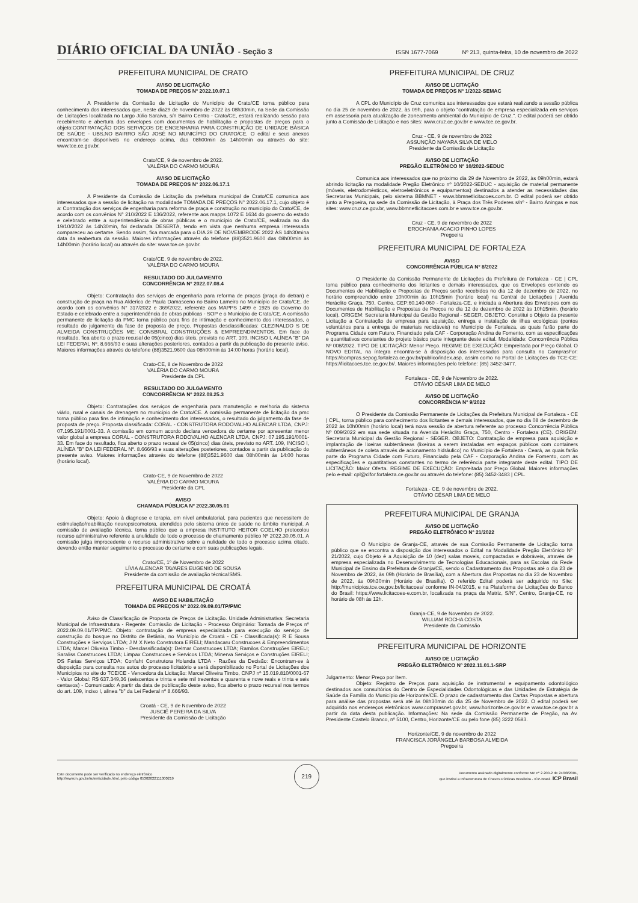DIÁRIO OFICIAL DA UNIÃO - Seção 3
ISSN 1677-7069 Nº 213, quinta-feira, 10 de novembro de 2022
PREFEITURA MUNICIPAL DE CRATO
AVISO DE LICITAÇÃO
TOMADA DE PREÇOS Nº 2022.10.07.1
A Presidente da Comissão de Licitação do Município de Crato/CE torna público para conhecimento dos interessados que, neste dia29 de novembro de 2022 às 08h30min, na Sede da Comissão de Licitações localizada no Largo Júlio Saraiva, s/n Bairro Centro - Crato/CE, estará realizando sessão para recebimento e abertura dos envelopes com documentos de habilitação e propostas de preços para o objeto:CONTRATAÇÃO DOS SERVIÇOS DE ENGENHARIA PARA CONSTRUÇÃO DE UNIDADE BÁSICA DE SAÚDE - UBS,NO BAIRRO SÃO JOSÉ NO MUNICÍPIO DO CRATO/CE. O edital e seus anexos encontram-se disponíveis no endereço acima, das 08h00min às 14h00min ou através do site: www.tce.ce.gov.br.
Crato/CE, 9 de novembro de 2022.
VALÉRIA DO CARMO MOURA
AVISO DE LICITAÇÃO
TOMADA DE PREÇOS N° 2022.06.17.1
A Presidente da Comissão de Licitação da prefeitura municipal de Crato/CE comunica aos interessados que a sessão de licitação na modalidade TOMADA DE PREÇOS N° 2022.06.17.1, cujo objeto é a: Contratação dos serviços de engenharia para reforma de praça e construção no município do Crato/CE, de acordo com os convênios N° 210/2022 E 136/2022, referente aos mapps 1072 E 1634 do governo do estado e celebrado entre a superintendência de obras públicas e o município de Crato/CE, realizada no dia 19/10/2022 às 14h30min, foi declarada DESERTA, tendo em vista que nenhuma empresa interessada compareceu ao certame. Sendo assim, fica marcada para o DIA 29 DE NOVEMBRODE 2022 ÀS 14h30mina data da reabertura da sessão. Maiores informações através do telefone (88)3521.9600 das 08h00min às 14h00min (horário local) ou através do site: www.tce.ce.gov.br.
Crato/CE, 9 de novembro de 2022.
VALÉRIA DO CARMO MOURA
RESULTADO DO JULGAMENTO
CONCORRÊNCIA Nº 2022.07.08.4
Objeto: Contratação dos serviços de engenharia para reforma de praças (praça do detran) e construção de praça na Rua Alderico de Paula Damasceno no Bairro Lameiro no Município de Crato/CE, de acordo com os convênios N° 317/2022 e 369/2022, referente aos MAPPS 1499 e 1925 do Governo do Estado e celebrado entre a superintendência de obras públicas - SOP e o Município de Crato/CE. A comissão permanente de licitação da PMC torna público para fins de intimação e conhecimento dos interessados, o resultado do julgamento da fase de proposta de preço. Propostas desclassificadas: CLEZINALDO S DE ALMEIDA CONSTRUÇÕES ME; CONSBRAL CONSTRUÇÕES & EMPREENDIMENTOS. Em face do resultado, fica aberto o prazo recusal de 05(cinco) dias úteis, previsto no ART. 109, INCISO I, ALÍNEA "B" DA LEI FEDERAL Nº. 8.666/93 e suas alterações posteriores, contados a partir da publicação do presente aviso. Maiores informações através do telefone (88)3521.9600 das 08h00min às 14:00 horas (horário local).
Crato-CE, 8 de Novembro de 2022
VALÉRIA DO CARMO MOURA
Presidente da CPL
RESULTADO DO JULGAMENTO
CONCORRÊNCIA Nº 2022.08.25.3
Objeto: Contratações dos serviços de engenharia para manutenção e melhoria do sistema viário, rural e canais de drenagem no município de Crato/CE. A comissão permanente de licitação da pmc torna público para fins de intimação e conhecimento dos interessados, o resultado do julgamento da fase de proposta de preço. Proposta classificada: CORAL - CONSTRUTORA RODOVALHO ALENCAR LTDA, CNPJ: 07.195.191/0001-33. A comissão em comum acordo declara vencedora do certame por apresentar menor valor global a empresa CORAL - CONSTRUTORA RODOVALHO ALENCAR LTDA, CNPJ: 07.195.191/0001-33. Em face do resultado, fica aberto o prazo recusal de 05(cinco) dias úteis, previsto no ART. 109, INCISO I, ALÍNEA "B" DA LEI FEDERAL Nº. 8.666/93 e suas alterações posteriores, contados a partir da publicação do presente aviso. Maiores informações através do telefone (88)3521.9600 das 08h00min às 14:00 horas (horário local).
Crato-CE, 9 de Novembro de 2022
VALÉRIA DO CARMO MOURA
Presidente da CPL
AVISO
CHAMADA PÚBLICA Nº 2022.30.05.01
Objeto: Apoio à diagnose e terapia, em nível ambulatorial, para pacientes que necessitem de estimulação/reabilitação neuropsicomotora, atendidos pelo sistema único de saúde no âmbito municipal. A comissão de avaliação técnica, torna público que a empresa INSTITUTO HEITOR COELHO protocolou recurso administrativo referente a anulidade de todo o processo de chamamento público Nº 2022.30.05.01. A comissão julga improcedente o recurso administrativo sobre a nulidade de todo o processo acima citado, devendo então manter seguimento o processo do certame e com suas publicações legais.
Crato/CE, 1º de Novembro de 2022
LÍVIA ALENCAR TAVARES EUGENIO DE SOUSA
Presidente da comissão de avaliação técnica/SMS.
PREFEITURA MUNICIPAL DE CROATÁ
AVISO DE HABILITAÇÃO
TOMADA DE PREÇOS Nº 2022.09.09.01/TP/PMC
Aviso de Classificação de Proposta de Preços de Licitação. Unidade Administrativa: Secretaria Municipal de Infraestrutura - Regente: Comissão de Licitação - Processo Originário: Tomada de Preços nº 2022.09.09.01/TP/PMC. Objeto: contratação de empresa especializada para execução do serviço de construção do bosque no Distrito de Betânia, no Município de Croatá - CE - Classificada(s): R E Sousa Construções e Serviços LTDA; J M X Neto Construtora EIRELI; Mandacaru Construcoes & Empreendimentos LTDA; Marcel Oliveira Timbo - Desclassificada(s): Delmar Construcoes LTDA; Ramilos Construções EIRELI; Saraliss Construcoes LTDA; Limpax Construcoes e Servicos LTDA; Minerva Serviços e Construções EIRELI; DS Farias Serviços LTDA; Confaht Construtora Holanda LTDA - Razões da Decisão: Encontram-se à disposição para consulta nos autos do processo licitatório e será disponibilizado no Portal de Licitações dos Municípios no site do TCE/CE - Vencedora da Licitação: Marcel Oliveira Timbo, CNPJ nº 15.019.810/0001-67 - Valor Global: R$ 637.349,36 (seiscentos e trinta e sete mil trezentos e quarenta e nove reais e trinta e seis centavos) - Comunicado: A partir da data de publicação deste aviso, fica aberto o prazo recursal nos termos do art. 109, inciso I, alinea "b" da Lei Federal nº 8.666/93.
Croatá - CE, 9 de Novembro de 2022
JUSCIÊ PEREIRA DA SILVA
Presidente da Comissão de Licitação
PREFEITURA MUNICIPAL DE CRUZ
AVISO DE LICITAÇÃO
TOMADA DE PREÇOS Nº 1/2022-SEMAC
A CPL do Município de Cruz comunica aos interessados que estará realizando a sessão pública no dia 25 de novembro de 2022, às 09h, para o objeto "contratação de empresa especializada em serviços em assessoria para atualização de zoneamento ambiental do Município de Cruz.". O edital poderá ser obtido junto a Comissão de Licitação e nos sites: www.cruz.ce.gov.br e www.tce.ce.gov.br.
Cruz - CE, 9 de novembro de 2022
ASSUNÇÃO NAYARA SILVA DE MELO
Presidente da Comissão de Licitação
AVISO DE LICITAÇÃO
PREGÃO ELETRÔNICO Nº 10/2022-SEDUC
Comunica aos interessados que no próximo dia 29 de Novembro de 2022, às 09h00min, estará abrindo licitação na modalidade Pregão Eletrônico nº 10/2022-SEDUC - aquisição de material permanente (móveis, eletrodomésticos, eletroeletrônicos e equipamentos) destinados a atender as necessidades das Secretarias Municipais, pelo sistema BBMNET - www.bbmnetlicitacoes.com.br. O edital poderá ser obtido junto a Pregoeira, na sede da Comissão de Licitação, à Praça dos Três Poderes s/nº - Bairro Aningas e nos sites: www.cruz.ce.gov.br, www.bbmnetlicitacoes.com.br e www.tce.ce.gov.br.
Cruz - CE, 9 de novembro de 2022
EROCHANIA ACACIO PINHO LOPES
Pregoeira
PREFEITURA MUNICIPAL DE FORTALEZA
AVISO
CONCORRÊNCIA PÚBLICA Nº 8/2022
O Presidente da Comissão Permanente de Licitações da Prefeitura de Fortaleza - CE | CPL torna público para conhecimento dos licitantes e demais interessados, que os Envelopes contendo os Documentos de Habilitação e Propostas de Preços serão recebidos no dia 12 de dezembro de 2022, no horário compreendido entre 10h00min às 10h15min (horário local) na Central de Licitações | Avenida Heráclito Graça, 750, Centro, CEP:60.140-060 - Fortaleza-CE, e iniciada a Abertura dos Envelopes com os Documentos de Habilitação e Propostas de Preços no dia 12 de dezembro de 2022 às 10h15min. (horário local). ORIGEM: Secretaria Municipal da Gestão Regional - SEGER. OBJETO: Constitui o Objeto da presente Licitação a Contratação de empresa para aquisição, entrega e instalação de ilhas ecológicas (pontos voluntários para a entrega de materiais recicláveis) no Município de Fortaleza, as quais farão parte do Programa Cidade com Futuro, Financiado pela CAF - Corporação Andina de Fomento, com as especificações e quantitativos constantes do projeto básico parte integrante deste edital. Modalidade: Concorrência Pública Nº 008/2022. TIPO DE LICITAÇÃO: Menor Preço. REGIME DE EXECUÇÃO: Empreitada por Preço Global. O NOVO EDITAL na íntegra encontra-se à disposição dos interessados para consulta no ComprasFor: https://compras.sepog.fortaleza.ce.gov.br/publico/index.asp, assim como no Portal de Licitações do TCE-CE: https://licitacoes.tce.ce.gov.br/. Maiores informações pelo telefone: (85) 3452-3477.
Fortaleza - CE, 9 de Novembro de 2022.
OTÁVIO CÉSAR LIMA DE MELO
AVISO DE LICITAÇÃO
CONCORRÊNCIA Nº 9/2022
O Presidente da Comissão Permanente de Licitações da Prefeitura Municipal de Fortaleza - CE | CPL, torna público para conhecimento dos licitantes e demais interessados, que no dia 08 de dezembro de 2022 às 10h00min (horário local) terá nova sessão de abertura referente ao processo Concorrência Pública Nº 009/2022 em sua sede situada na Avenida Heráclito Graça, 750, Centro - Fortaleza (CE). ORIGEM: Secretaria Municipal da Gestão Regional - SEGER. OBJETO: Contratação de empresa para aquisição e implantação de lixeiras subterrâneas (lixeiras a serem instaladas em espaços públicos com containers subterrâneos de coleta através de acionamento hidráulico) no Município de Fortaleza - Ceará, as quais farão parte do Programa Cidade com Futuro, Financiado pela CAF - Corporação Andina de Fomento, com as especificações e quantitativos constantes no termo de referência parte integrante deste edital. TIPO DE LICITAÇÃO: Maior Oferta. REGIME DE EXECUÇÃO: Empreitada por Preço Global. Maiores informações pelo e-mail: cpl@clfor.fortaleza.ce.gov.br ou através do telefone: (85) 3452-3483 | CPL.
Fortaleza - CE, 9 de novembro de 2022.
OTÁVIO CÉSAR LIMA DE MELO
PREFEITURA MUNICIPAL DE GRANJA
AVISO DE LICITAÇÃO
PREGÃO ELETRÔNICO Nº 21/2022
O Município de Granja-CE, através de sua Comissão Permanente de Licitação torna público que se encontra a disposição dos interessados o Edital na Modalidade Pregão Eletrônico Nº 21/2022, cujo Objeto é a Aquisição de 10 (dez) salas moveis, compactadas e dobráveis, através de empresa especializada no Desenvolvimento de Tecnologias Educacionais, para as Escolas da Rede Municipal de Ensino da Prefeitura de Granja/CE, sendo o Cadastramento das Propostas até o dia 23 de Novembro de 2022, às 09h (Horário de Brasília), com a Abertura das Propostas no dia 23 de Novembro de 2022, às 09h30min (Horário de Brasília). O referido Edital poderá ser adquirido no Site: http://municipios.tce.ce.gov.br/licitacoes/ conforme IN-04/2015, e na Plataforma de Licitações do Banco do Brasil: https://www.licitacoes-e.com.br, localizada na praça da Matriz, S/N°, Centro, Granja-CE, no horário de 08h às 12h.
Granja-CE, 9 de Novembro de 2022.
WILLIAM ROCHA COSTA
Presidente da Comissão
PREFEITURA MUNICIPAL DE HORIZONTE
AVISO DE LICITAÇÃO
PREGÃO ELETRÔNICO Nº 2022.11.01.1-SRP
Julgamento: Menor Preço por Item.
Objeto: Registro de Preços para aquisição de instrumental e equipamento odontológico destinados aos consultórios do Centro de Especialidades Odontológicas e das Unidades de Estratégia de Saúde da Família do Município de Horizonte/CE. O prazo de cadastramento das Cartas Propostas e abertura para análise das propostas será até às 08h30min do dia 25 de Novembro de 2022. O edital poderá ser adquirido nos endereços eletrônicos www.comprasnet.gov.br, www.horizonte.ce.gov.br e www.tce.ce.gov.br a partir da data desta publicação. Informações: Na sede da Comissão Permanente de Pregão, na Av. Presidente Castelo Branco, nº 5100, Centro, Horizonte/CE ou pelo fone (85) 3222 0583.
Horizonte/CE, 9 de novembro de 2022
FRANCISCA JORÂNGELA BARBOSA ALMEIDA
Pregoeira
Este documento pode ser verificado no endereço eletrônico
http://www.in.gov.br/autenticidade.html, pelo código 05302022111000219
219
Documento assinado digitalmente conforme MP nº 2.200-2 de 24/08/2001,
que institui a Infraestrutura de Chaves Públicas Brasileira - ICP-Brasil. ICP Brasil